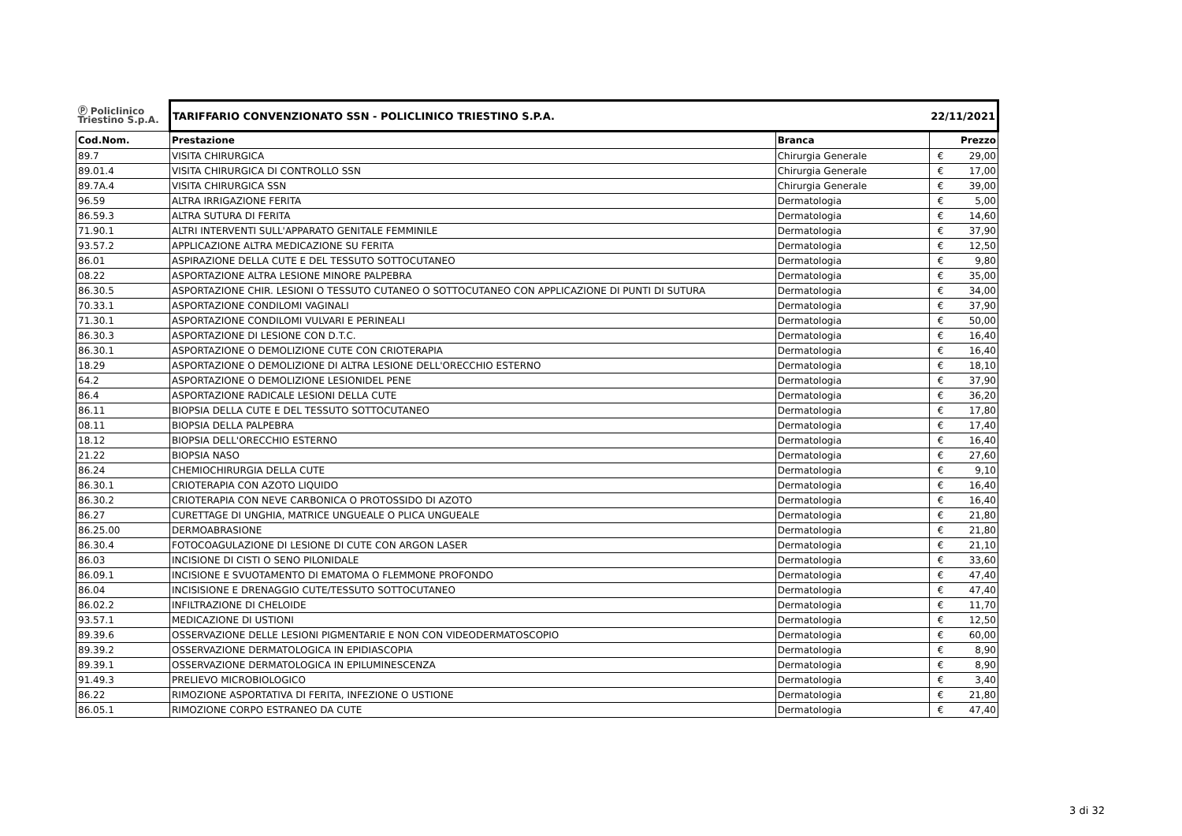| Ⓟ Policlinico Triestino S.p.A. | TARIFFARIO CONVENZIONATO SSN - POLICLINICO TRIESTINO S.P.A. | | 22/11/2021 | |
| Cod.Nom. | Prestazione | Branca | Prezzo | |
| 89.7 | VISITA CHIRURGICA | Chirurgia Generale | € | 29,00 |
| 89.01.4 | VISITA CHIRURGICA DI CONTROLLO SSN | Chirurgia Generale | € | 17,00 |
| 89.7A.4 | VISITA CHIRURGICA SSN | Chirurgia Generale | € | 39,00 |
| 96.59 | ALTRA IRRIGAZIONE FERITA | Dermatologia | € | 5,00 |
| 86.59.3 | ALTRA SUTURA DI FERITA | Dermatologia | € | 14,60 |
| 71.90.1 | ALTRI INTERVENTI SULL'APPARATO GENITALE FEMMINILE | Dermatologia | € | 37,90 |
| 93.57.2 | APPLICAZIONE ALTRA MEDICAZIONE SU FERITA | Dermatologia | € | 12,50 |
| 86.01 | ASPIRAZIONE DELLA CUTE E DEL TESSUTO SOTTOCUTANEO | Dermatologia | € | 9,80 |
| 08.22 | ASPORTAZIONE ALTRA LESIONE MINORE PALPEBRA | Dermatologia | € | 35,00 |
| 86.30.5 | ASPORTAZIONE CHIR. LESIONI O TESSUTO CUTANEO O SOTTOCUTANEO CON APPLICAZIONE DI PUNTI DI SUTURA | Dermatologia | € | 34,00 |
| 70.33.1 | ASPORTAZIONE CONDILOMI VAGINALI | Dermatologia | € | 37,90 |
| 71.30.1 | ASPORTAZIONE CONDILOMI VULVARI E PERINEALI | Dermatologia | € | 50,00 |
| 86.30.3 | ASPORTAZIONE DI LESIONE CON D.T.C. | Dermatologia | € | 16,40 |
| 86.30.1 | ASPORTAZIONE O DEMOLIZIONE CUTE CON CRIOTERAPIA | Dermatologia | € | 16,40 |
| 18.29 | ASPORTAZIONE O DEMOLIZIONE DI ALTRA LESIONE DELL'ORECCHIO ESTERNO | Dermatologia | € | 18,10 |
| 64.2 | ASPORTAZIONE O DEMOLIZIONE LESIONIDEL PENE | Dermatologia | € | 37,90 |
| 86.4 | ASPORTAZIONE RADICALE LESIONI DELLA CUTE | Dermatologia | € | 36,20 |
| 86.11 | BIOPSIA DELLA CUTE E DEL TESSUTO SOTTOCUTANEO | Dermatologia | € | 17,80 |
| 08.11 | BIOPSIA DELLA PALPEBRA | Dermatologia | € | 17,40 |
| 18.12 | BIOPSIA DELL'ORECCHIO ESTERNO | Dermatologia | € | 16,40 |
| 21.22 | BIOPSIA NASO | Dermatologia | € | 27,60 |
| 86.24 | CHEMIOCHIRURGIA DELLA CUTE | Dermatologia | € | 9,10 |
| 86.30.1 | CRIOTERAPIA CON AZOTO LIQUIDO | Dermatologia | € | 16,40 |
| 86.30.2 | CRIOTERAPIA CON NEVE CARBONICA O PROTOSSIDO DI AZOTO | Dermatologia | € | 16,40 |
| 86.27 | CURETTAGE DI UNGHIA, MATRICE UNGUEALE O PLICA UNGUEALE | Dermatologia | € | 21,80 |
| 86.25.00 | DERMOABRASIONE | Dermatologia | € | 21,80 |
| 86.30.4 | FOTOCOAGULAZIONE DI LESIONE DI CUTE CON ARGON LASER | Dermatologia | € | 21,10 |
| 86.03 | INCISIONE DI CISTI O SENO PILONIDALE | Dermatologia | € | 33,60 |
| 86.09.1 | INCISIONE E SVUOTAMENTO DI EMATOMA O FLEMMONE PROFONDO | Dermatologia | € | 47,40 |
| 86.04 | INCISISIONE E DRENAGGIO CUTE/TESSUTO SOTTOCUTANEO | Dermatologia | € | 47,40 |
| 86.02.2 | INFILTRAZIONE DI CHELOIDE | Dermatologia | € | 11,70 |
| 93.57.1 | MEDICAZIONE DI USTIONI | Dermatologia | € | 12,50 |
| 89.39.6 | OSSERVAZIONE DELLE LESIONI PIGMENTARIE E NON CON VIDEODERMATOSCOPIO | Dermatologia | € | 60,00 |
| 89.39.2 | OSSERVAZIONE DERMATOLOGICA IN EPIDIASCOPIA | Dermatologia | € | 8,90 |
| 89.39.1 | OSSERVAZIONE DERMATOLOGICA IN EPILUMINESCENZA | Dermatologia | € | 8,90 |
| 91.49.3 | PRELIEVO MICROBIOLOGICO | Dermatologia | € | 3,40 |
| 86.22 | RIMOZIONE ASPORTATIVA DI FERITA, INFEZIONE O USTIONE | Dermatologia | € | 21,80 |
| 86.05.1 | RIMOZIONE CORPO ESTRANEO DA CUTE | Dermatologia | € | 47,40 |
3 di 32